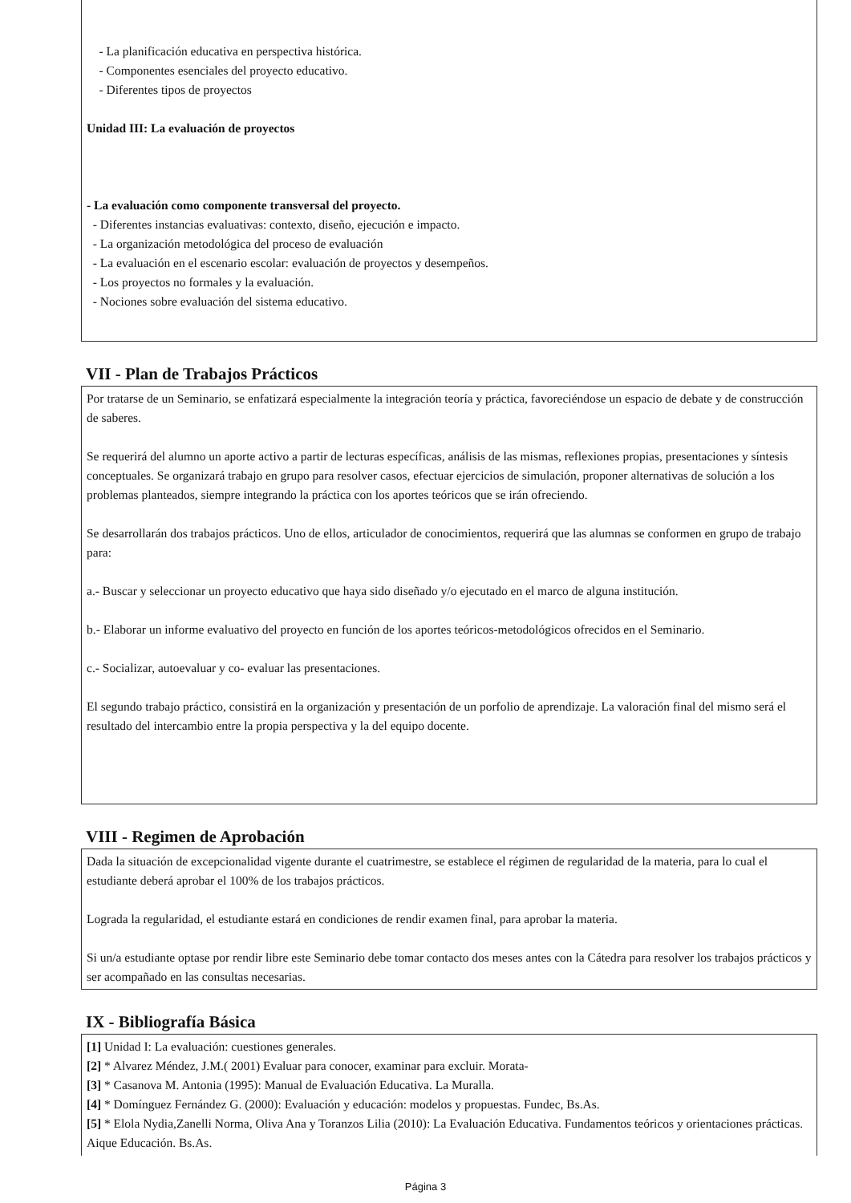- La planificación educativa en perspectiva histórica.
- Componentes esenciales del proyecto educativo.
- Diferentes tipos de proyectos
Unidad III: La evaluación de proyectos
- La evaluación como componente transversal del proyecto.
- Diferentes instancias evaluativas: contexto, diseño, ejecución e impacto.
- La organización metodológica del proceso de evaluación
- La evaluación en el escenario escolar: evaluación de proyectos y desempeños.
- Los proyectos no formales y la evaluación.
- Nociones sobre evaluación del sistema educativo.
VII - Plan de Trabajos Prácticos
Por tratarse de un Seminario, se enfatizará especialmente la integración teoría y práctica, favoreciéndose un espacio de debate y de construcción de saberes.
Se requerirá del alumno un aporte activo a partir de lecturas específicas, análisis de las mismas, reflexiones propias, presentaciones y síntesis conceptuales. Se organizará trabajo en grupo para resolver casos, efectuar ejercicios de simulación, proponer alternativas de solución a los problemas planteados, siempre integrando la práctica con los aportes teóricos que se irán ofreciendo.
Se desarrollarán dos trabajos prácticos. Uno de ellos, articulador de conocimientos, requerirá que las alumnas se conformen en grupo de trabajo para:
a.- Buscar y seleccionar un proyecto educativo que haya sido diseñado y/o ejecutado en el marco de alguna institución.
b.- Elaborar un informe evaluativo del proyecto en función de los aportes teóricos-metodológicos ofrecidos en el Seminario.
c.- Socializar, autoevaluar y co- evaluar las presentaciones.
El segundo trabajo práctico, consistirá en la organización y presentación de un porfolio de aprendizaje. La valoración final del mismo será el resultado del intercambio entre la propia perspectiva y la del equipo docente.
VIII - Regimen de Aprobación
Dada la situación de excepcionalidad vigente durante el cuatrimestre, se establece el régimen de regularidad de la materia, para lo cual el estudiante deberá aprobar el 100% de los trabajos prácticos.
Lograda la regularidad, el estudiante estará en condiciones de rendir examen final, para aprobar la materia.
Si un/a estudiante optase por rendir libre este Seminario debe tomar contacto dos meses antes con la Cátedra para resolver los trabajos prácticos y ser acompañado en las consultas necesarias.
IX - Bibliografía Básica
[1] Unidad I: La evaluación: cuestiones generales.
[2] * Alvarez Méndez, J.M.( 2001) Evaluar para conocer, examinar para excluir. Morata-
[3] * Casanova M. Antonia (1995): Manual de Evaluación Educativa. La Muralla.
[4] * Domínguez Fernández G. (2000): Evaluación y educación: modelos y propuestas. Fundec, Bs.As.
[5] * Elola Nydia,Zanelli Norma, Oliva Ana y Toranzos Lilia (2010): La Evaluación Educativa. Fundamentos teóricos y orientaciones prácticas. Aique Educación. Bs.As.
Página 3